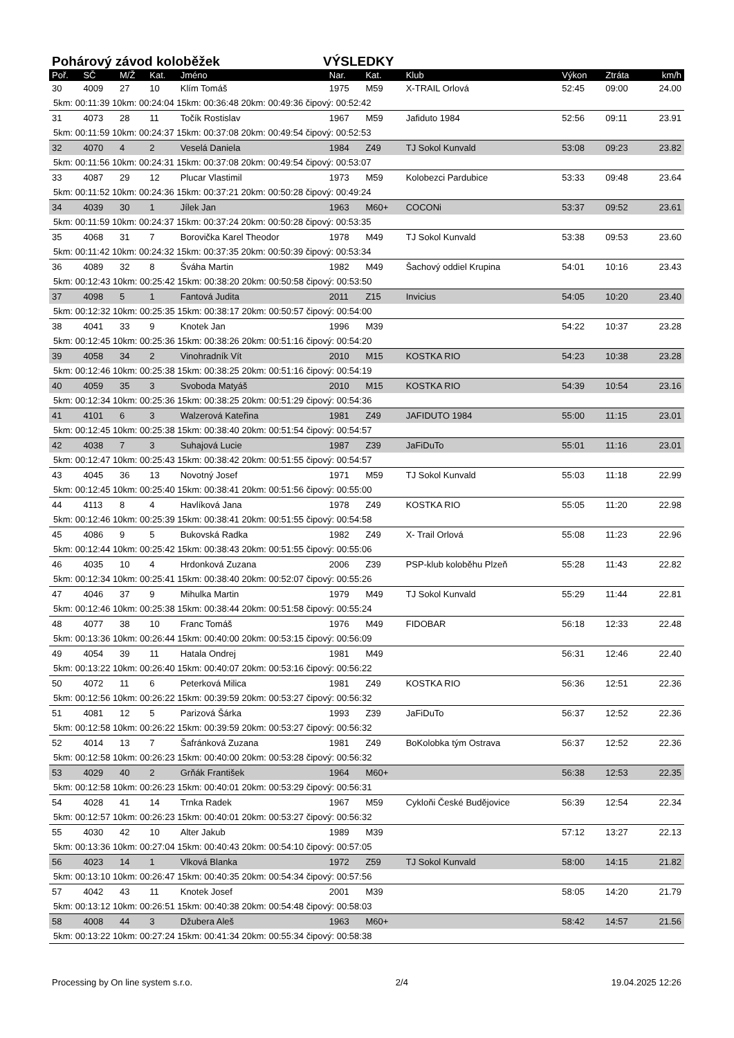Pohárový závod koloběžek VÝSLEDKY
| Poř. | SČ | M/Ž | Kat. | Jméno | Nar. | Kat. | Klub | Výkon | Ztráta | km/h |
| --- | --- | --- | --- | --- | --- | --- | --- | --- | --- | --- |
| 30 | 4009 | 27 | 10 | Klím Tomáš | 1975 | M59 | X-TRAIL Orlová | 52:45 | 09:00 | 24.00 |
| 5km: 00:11:39 10km: 00:24:04 15km: 00:36:48 20km: 00:49:36 čipový: 00:52:42 | | | | | | | | | | |
| 31 | 4073 | 28 | 11 | Točík Rostislav | 1967 | M59 | Jafiduto 1984 | 52:56 | 09:11 | 23.91 |
| 5km: 00:11:59 10km: 00:24:37 15km: 00:37:08 20km: 00:49:54 čipový: 00:52:53 | | | | | | | | | | |
| 32 | 4070 | 4 | 2 | Veselá Daniela | 1984 | Z49 | TJ Sokol Kunvald | 53:08 | 09:23 | 23.82 |
| 5km: 00:11:56 10km: 00:24:31 15km: 00:37:08 20km: 00:49:54 čipový: 00:53:07 | | | | | | | | | | |
| 33 | 4087 | 29 | 12 | Plucar Vlastimil | 1973 | M59 | Kolobezci Pardubice | 53:33 | 09:48 | 23.64 |
| 5km: 00:11:52 10km: 00:24:36 15km: 00:37:21 20km: 00:50:28 čipový: 00:49:24 | | | | | | | | | | |
| 34 | 4039 | 30 | 1 | Jílek Jan | 1963 | M60+ | COCONi | 53:37 | 09:52 | 23.61 |
| 5km: 00:11:59 10km: 00:24:37 15km: 00:37:24 20km: 00:50:28 čipový: 00:53:35 | | | | | | | | | | |
| 35 | 4068 | 31 | 7 | Borovička Karel Theodor | 1978 | M49 | TJ Sokol Kunvald | 53:38 | 09:53 | 23.60 |
| 5km: 00:11:42 10km: 00:24:32 15km: 00:37:35 20km: 00:50:39 čipový: 00:53:34 | | | | | | | | | | |
| 36 | 4089 | 32 | 8 | Šváha Martin | 1982 | M49 | Šachový oddiel Krupina | 54:01 | 10:16 | 23.43 |
| 5km: 00:12:43 10km: 00:25:42 15km: 00:38:20 20km: 00:50:58 čipový: 00:53:50 | | | | | | | | | | |
| 37 | 4098 | 5 | 1 | Fantová Judita | 2011 | Z15 | Invicius | 54:05 | 10:20 | 23.40 |
| 5km: 00:12:32 10km: 00:25:35 15km: 00:38:17 20km: 00:50:57 čipový: 00:54:00 | | | | | | | | | | |
| 38 | 4041 | 33 | 9 | Knotek Jan | 1996 | M39 | | 54:22 | 10:37 | 23.28 |
| 5km: 00:12:45 10km: 00:25:36 15km: 00:38:26 20km: 00:51:16 čipový: 00:54:20 | | | | | | | | | | |
| 39 | 4058 | 34 | 2 | Vinohradník Vít | 2010 | M15 | KOSTKA RIO | 54:23 | 10:38 | 23.28 |
| 5km: 00:12:46 10km: 00:25:38 15km: 00:38:25 20km: 00:51:16 čipový: 00:54:19 | | | | | | | | | | |
| 40 | 4059 | 35 | 3 | Svoboda Matyáš | 2010 | M15 | KOSTKA RIO | 54:39 | 10:54 | 23.16 |
| 5km: 00:12:34 10km: 00:25:36 15km: 00:38:25 20km: 00:51:29 čipový: 00:54:36 | | | | | | | | | | |
| 41 | 4101 | 6 | 3 | Walzerová Kateřina | 1981 | Z49 | JAFIDUTO 1984 | 55:00 | 11:15 | 23.01 |
| 5km: 00:12:45 10km: 00:25:38 15km: 00:38:40 20km: 00:51:54 čipový: 00:54:57 | | | | | | | | | | |
| 42 | 4038 | 7 | 3 | Suhajová Lucie | 1987 | Z39 | JaFiDuTo | 55:01 | 11:16 | 23.01 |
| 5km: 00:12:47 10km: 00:25:43 15km: 00:38:42 20km: 00:51:55 čipový: 00:54:57 | | | | | | | | | | |
| 43 | 4045 | 36 | 13 | Novotný Josef | 1971 | M59 | TJ Sokol Kunvald | 55:03 | 11:18 | 22.99 |
| 5km: 00:12:45 10km: 00:25:40 15km: 00:38:41 20km: 00:51:56 čipový: 00:55:00 | | | | | | | | | | |
| 44 | 4113 | 8 | 4 | Havlíková Jana | 1978 | Z49 | KOSTKA RIO | 55:05 | 11:20 | 22.98 |
| 5km: 00:12:46 10km: 00:25:39 15km: 00:38:41 20km: 00:51:55 čipový: 00:54:58 | | | | | | | | | | |
| 45 | 4086 | 9 | 5 | Bukovská Radka | 1982 | Z49 | X- Trail Orlová | 55:08 | 11:23 | 22.96 |
| 5km: 00:12:44 10km: 00:25:42 15km: 00:38:43 20km: 00:51:55 čipový: 00:55:06 | | | | | | | | | | |
| 46 | 4035 | 10 | 4 | Hrdonková Zuzana | 2006 | Z39 | PSP-klub koloběhu Plzeň | 55:28 | 11:43 | 22.82 |
| 5km: 00:12:34 10km: 00:25:41 15km: 00:38:40 20km: 00:52:07 čipový: 00:55:26 | | | | | | | | | | |
| 47 | 4046 | 37 | 9 | Mihulka Martin | 1979 | M49 | TJ Sokol Kunvald | 55:29 | 11:44 | 22.81 |
| 5km: 00:12:46 10km: 00:25:38 15km: 00:38:44 20km: 00:51:58 čipový: 00:55:24 | | | | | | | | | | |
| 48 | 4077 | 38 | 10 | Franc Tomáš | 1976 | M49 | FIDOBAR | 56:18 | 12:33 | 22.48 |
| 5km: 00:13:36 10km: 00:26:44 15km: 00:40:00 20km: 00:53:15 čipový: 00:56:09 | | | | | | | | | | |
| 49 | 4054 | 39 | 11 | Hatala Ondrej | 1981 | M49 | | 56:31 | 12:46 | 22.40 |
| 5km: 00:13:22 10km: 00:26:40 15km: 00:40:07 20km: 00:53:16 čipový: 00:56:22 | | | | | | | | | | |
| 50 | 4072 | 11 | 6 | Peterková Milica | 1981 | Z49 | KOSTKA RIO | 56:36 | 12:51 | 22.36 |
| 5km: 00:12:56 10km: 00:26:22 15km: 00:39:59 20km: 00:53:27 čipový: 00:56:32 | | | | | | | | | | |
| 51 | 4081 | 12 | 5 | Parizová Šárka | 1993 | Z39 | JaFiDuTo | 56:37 | 12:52 | 22.36 |
| 5km: 00:12:58 10km: 00:26:22 15km: 00:39:59 20km: 00:53:27 čipový: 00:56:32 | | | | | | | | | | |
| 52 | 4014 | 13 | 7 | Šafránková Zuzana | 1981 | Z49 | BoKolobka tým Ostrava | 56:37 | 12:52 | 22.36 |
| 5km: 00:12:58 10km: 00:26:23 15km: 00:40:00 20km: 00:53:28 čipový: 00:56:32 | | | | | | | | | | |
| 53 | 4029 | 40 | 2 | Grňák František | 1964 | M60+ | | 56:38 | 12:53 | 22.35 |
| 5km: 00:12:58 10km: 00:26:23 15km: 00:40:01 20km: 00:53:29 čipový: 00:56:31 | | | | | | | | | | |
| 54 | 4028 | 41 | 14 | Trnka Radek | 1967 | M59 | Cykloňi České Budějovice | 56:39 | 12:54 | 22.34 |
| 5km: 00:12:57 10km: 00:26:23 15km: 00:40:01 20km: 00:53:27 čipový: 00:56:32 | | | | | | | | | | |
| 55 | 4030 | 42 | 10 | Alter Jakub | 1989 | M39 | | 57:12 | 13:27 | 22.13 |
| 5km: 00:13:36 10km: 00:27:04 15km: 00:40:43 20km: 00:54:10 čipový: 00:57:05 | | | | | | | | | | |
| 56 | 4023 | 14 | 1 | Vlková Blanka | 1972 | Z59 | TJ Sokol Kunvald | 58:00 | 14:15 | 21.82 |
| 5km: 00:13:10 10km: 00:26:47 15km: 00:40:35 20km: 00:54:34 čipový: 00:57:56 | | | | | | | | | | |
| 57 | 4042 | 43 | 11 | Knotek Josef | 2001 | M39 | | 58:05 | 14:20 | 21.79 |
| 5km: 00:13:12 10km: 00:26:51 15km: 00:40:38 20km: 00:54:48 čipový: 00:58:03 | | | | | | | | | | |
| 58 | 4008 | 44 | 3 | Džubera Aleš | 1963 | M60+ | | 58:42 | 14:57 | 21.56 |
| 5km: 00:13:22 10km: 00:27:24 15km: 00:41:34 20km: 00:55:34 čipový: 00:58:38 | | | | | | | | | | |
Processing by On line system s.r.o. 2/4 19.04.2025 12:26